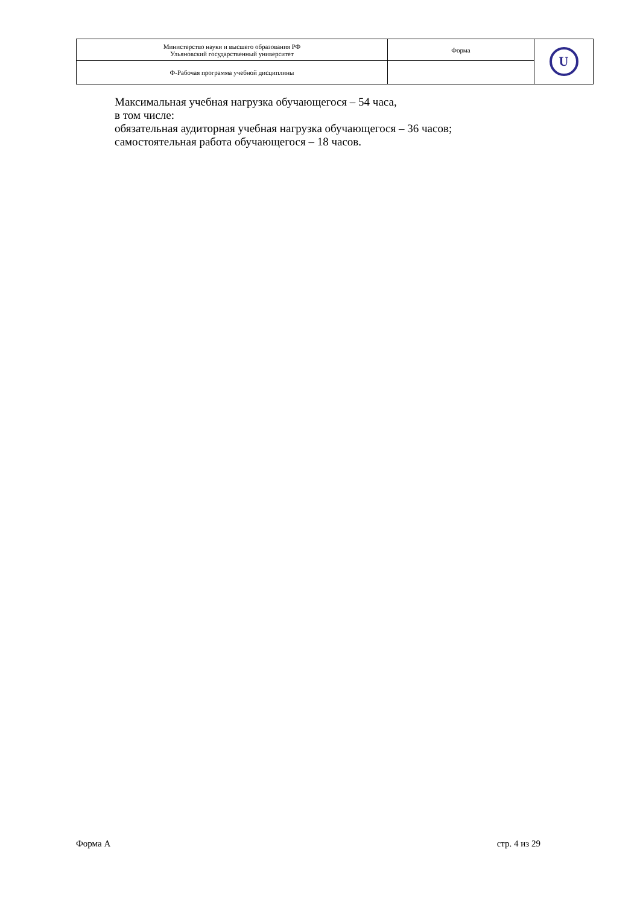| Министерство науки и высшего образования РФ Ульяновский государственный университет | Форма | U |
| Ф-Рабочая программа учебной дисциплины | | |
Максимальная учебная нагрузка обучающегося – 54 часа,
в том числе:
обязательная аудиторная учебная нагрузка обучающегося – 36 часов;
самостоятельная работа обучающегося – 18 часов.
Форма А стр. 4 из 29